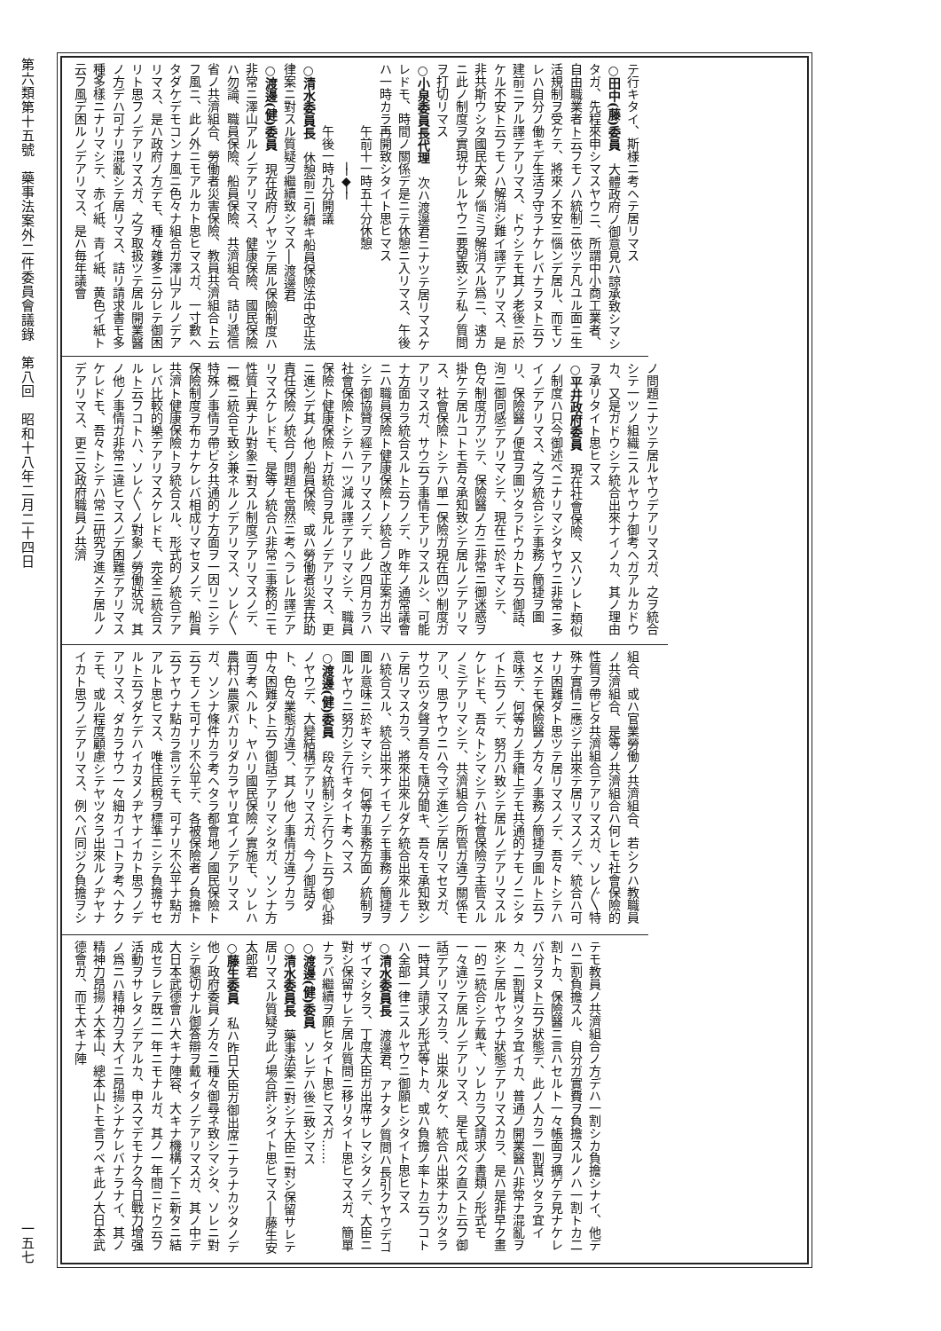第六類第十五號　藥事法案外二件委員會議錄　第八回　昭和十八年二月二十四日
一五七
テ行キタイ、斯様ニ考ヘテ居リマス
○田中(藤)委員　大體政府ノ御意見ハ諒承致シマシタガ、先程來申シマスヤウニ、所謂中小商工業者、自由職業者ト云フモノハ統制ニ依ツテ凡ユル面ニ生活規制ヲ受ケテ、將來ノ不安ニ惱ンデ居ル、而モソレハ自分ノ働キデ生活ヲ守ラナケレバナラヌト云フ建前ニアル譯デアリマス、ドウシテモ其ノ老後ニ於ケル不安ト云フモノハ解消シ難イ譯デアリマス、是非共斯ウシタ國民大衆ノ惱ミヲ解消スル爲ニ、速カニ此ノ制度ヲ實現サレルヤウニ要望致シテ私ノ質問ヲ打切リマス
○小泉委員長代理　次ハ渡邊君ニナツテ居リマスケレドモ、時間ノ關係デ是ニテ休憩ニ入リマス、午後ハ一時カラ再開致シタイト思ヒマス
午前十一時五十分休憩
──◆──
午後一時九分開議
○清水委員長　休憩前ニ引續キ船員保險法中改正法律案ニ對スル質疑ヲ繼續致シマス──渡邊君
○渡邊(健)委員　現在政府ノヤツテ居ル保險制度ハ非常ニ澤山アルノデアリマス、健康保險、國民保險ハ勿論、職員保險、船員保險、共濟組合、詰リ遞信省ノ共濟組合、勞働者災害保險、教員共濟組合ト云フ風ニ、此ノ外ニモアルカト思ヒマスガ、一寸數ヘタダケデモコンナ風ニ色々ナ組合ガ澤山アルノデアリマス、是ハ政府ノ方デモ、種々雜多ニ分レテ御困リト思フノデアリマスガ、之ヲ取扱ツテ居ル開業醫ノ方デハ可ナリ混亂シテ居リマス、詰リ請求書モ多種多樣ニナリマシテ、赤イ紙、青イ紙、黄色イ紙ト云フ風デ困ルノデアリマス、是ハ毎年議會
ノ問題ニナツテ居ルヤウデアリマスガ、之ヲ統合シテ一ツノ組織ニスルヤウナ御考ヘガアルカドウカ、又是ガドウシテ統合出來ナイノカ、其ノ理由ヲ承リタイト思ヒマス
○平井政府委員　現在社會保險、又ハソレト類似ノ制度ハ只今御述ベニナリマシタヤウニ非常ニ多イノデアリマス、之ヲ統合シテ事務ノ簡捷ヲ圖リ、保險醫ノ便宜ヲ圖ツタラドウカト云フ御話、洵ニ御同感デアリマシテ、現在ニ於キマシテ、色々制度ガアツテ、保險醫ノ方ニ非常ニ御迷惑ヲ掛ケテ居ルコトモ吾々承知致シテ居ルノデアリマス、社會保險トシテハ單一保險ガ現在四ツ制度ガアリマスガ、サウ云フ事情モアリマスルシ、可能ナ方面カラ統合スルト云フノデ、昨年ノ通常議會ニハ職員保險ト健康保險トノ統合ノ改正案ガ出マシテ御協贊ヲ經テアリマスノデ、此ノ四月カラハ社會保險トシテハ一ツ減ル譯デアリマシテ、職員保險ト健康保險トガ統合ヲ見ルノデアリマス、更ニ進ンデ其ノ他ノ船員保險、或ハ勞働者災害扶助責任保險ノ統合ノ問題モ當然ニ考ヘラレル譯デアリマスケレドモ、是等ノ統合ハ非常ニ事務的ニモ性質上異ナル對象ニ對スル制度デアリマスノデ、一概ニ統合モ致シ兼ネルノデアリマス、ソレ〴〵特殊ノ事情ヲ帶ビタ共通的ナ方面ヲ一因リニシテ保險制度ヲ布カナケレバ相成リマセヌノデ、船員共濟ト健康保險トヲ統合スル、形式的ノ統合デアレバ比較的樂デアリマスケレドモ、完全ニ統合スルト云フコトハ、ソレ〴〵ノ對象ノ勞働狀況、其ノ他ノ事情ガ非常ニ違ヒマスノデ困難デアリマスケレドモ、吾々トシテハ常ニ研究ヲ進メテ居ルノデアリマス、更ニ又政府職員ノ共濟
組合、或ハ官業勞働ノ共濟組合、若シクハ教職員ノ共濟組合、是等ノ共濟組合ハ何レモ社會保險的性質ヲ帶ビタ共濟組合デアリマスガ、ソレ〴〵特殊ナ實情ニ應ジテ出來テ居リマスノデ、統合ハ可ナリ困難ダト思ツテ居リマスノデ、吾々トシテハセメテモ保險醫ノ方々ノ事務ノ簡捷ヲ圖ルト云フ意味デ、何等カノ手續上デモ共通的ナモノニシタイト云フノデ、努力ハ致シテ居ルノデアリマスルケレドモ、吾々トシマシテハ社會保險ヲ主管スルノミデアリマシテ、共濟組合ノ所管ガ違フ關係モアリ、思フヤウニハ今マデ進ンデ居リマセヌガ、サウ云ツタ聲ヲ吾々モ隨分聞キ、吾々モ承知致シテ居リマスカラ、將來出來ルダケ統合出來ルモノハ統合スル、統合出來ナイモノデモ事務ノ簡捷ヲ圖ル意味ニ於キマシテ、何等カ事務方面ノ統制ヲ圖ルヤウニ努力シテ行キタイト考ヘマス
○渡邊(健)委員　段々統制シテ行クト云フ御心掛ノヤウデ、大變結構デアリマスガ、今ノ御話ダト、色々業態ガ違フ、其ノ他ノ事情ガ違フカラ中々困難ダト云フ御話デアリマシタガ、ソンナ方面ヲ考ヘルト、ヤハリ國民保險ノ實施モ、ソレハ農村ハ農家バカリダカラヤリ宜イノデアリマスガ、ソンナ條件カラ考ヘタラ都會地ノ國民保險ト云フモノモ可ナリ不公平デ、各被保險者ノ負擔ト云フヤウナ點カラ言ツテモ、可ナリ不公平ナ點ガアルト思ヒマス、唯住民稅ヲ標準ニシテ負擔サセルト云フダケデハイカヌノヂヤナイカト思フノデアリマス、ダカラサウ一々細カイコトヲ考ヘナクテモ、或ル程度顧慮シテヤツタラ出來ルノヂヤナイカト思フノデアリマス、例ヘバ同ジク負擔ヲシ
テモ教員ノ共濟組合ノ方デハ一割シカ負擔シナイ、他デハ二割負擔スル、自分ガ實費ヲ負擔スルノハ一割トカ二割トカ、保險醫ニ言ハセルト一々帳面ヲ擴ゲテ見ナケレバ分ラヌト云フ狀態デ、此ノ人カラ一割貰ツタラ宜イカ、二割貰ツタラ宜イカ、普通ノ開業醫ハ非常ナ混亂ヲ來シテ居ルヤウナ狀態デアリマスカラ、是ハ是非早ク畫一的ニ統合シテ戴キ、ソレカラ又請求ノ書類ノ形式モ一々違ツテ居ルノデアリマス、是モ成ベク直スト云フ御話デアリマスカラ、出來ルダケ、統合ハ出來ナカツタラ一時其ノ請求ノ形式等トカ、或ハ負擔ノ率トカ云フコトハ全部一律ニスルヤウニ御願ヒシタイト思ヒマス
○清水委員長　渡邊君、アナタノ質問ハ長引クヤウデゴザイマシタラ、丁度大臣ガ出席サレマシタノデ、大臣ニ對シ保留サレテ居ル質問ニ移リタイト思ヒマスガ、簡單ナラバ繼續ヲ願ヒタイト思ヒマスガ……
○渡邊(健)委員　ソレデハ後ニ致シマス
○清水委員長　藥事法案ニ對シテ大臣ニ對シ保留サレテ居リマスル質疑ヲ此ノ場合許シタイト思ヒマス──藤生安太郎君
○藤生委員　私ハ昨日大臣ガ御出席ニナラナカツタノデ他ノ政府委員ノ方々ニ種々御尋ネ致シマシタ、ソレニ對シテ懇切ナル御答辯ヲ戴イタノデアリマスガ、其ノ中デ大日本武德會ハ大キナ陣容、大キナ機構ノ下ニ新タニ結成セラレテ既ニ一年ニモナルガ、其ノ一年間ニドウ云フ活動ヲサレタノデアルカ、申スマデモナク今日戰力增强ノ爲ニハ精神力ヲ大イニ昂揚シナケレバナラナイ、其ノ精神力昂揚ノ大本山、總本山トモ言フベキ此ノ大日本武德會ガ、而モ大キナ陣